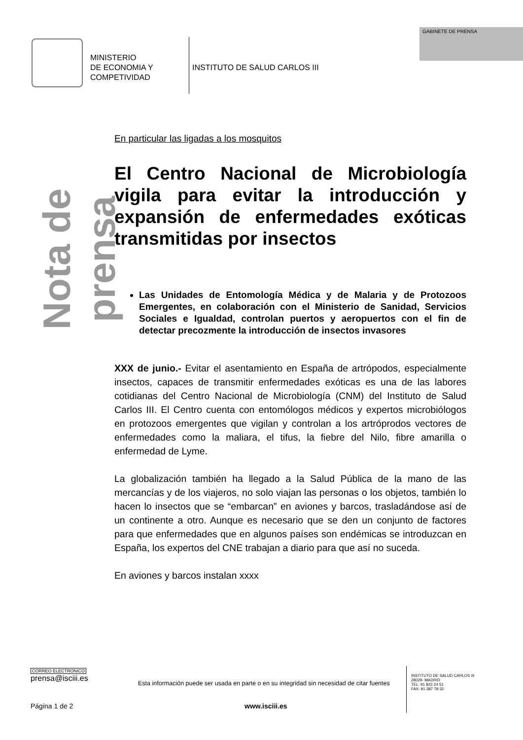MINISTERIO
DE ECONOMIA Y
COMPETIVIDAD
INSTITUTO DE SALUD CARLOS III
GABINETE DE PRENSA
Nota de prensa
En particular las ligadas a los mosquitos
El Centro Nacional de Microbiología vigila para evitar la introducción y expansión de enfermedades exóticas transmitidas por insectos
Las Unidades de Entomología Médica y de Malaria y de Protozoos Emergentes, en colaboración con el Ministerio de Sanidad, Servicios Sociales e Igualdad, controlan puertos y aeropuertos con el fin de detectar precozmente la introducción de insectos invasores
XXX de junio.- Evitar el asentamiento en España de artrópodos, especialmente insectos, capaces de transmitir enfermedades exóticas es una de las labores cotidianas del Centro Nacional de Microbiología (CNM) del Instituto de Salud Carlos III. El Centro cuenta con entomólogos médicos y expertos microbiólogos en protozoos emergentes que vigilan y controlan a los artróprodos vectores de enfermedades como la maliara, el tifus, la fiebre del Nilo, fibre amarilla o enfermedad de Lyme.
La globalización también ha llegado a la Salud Pública de la mano de las mercancías y de los viajeros, no solo viajan las personas o los objetos, también lo hacen lo insectos que se “embarcan” en aviones y barcos, trasladándose así de un continente a otro. Aunque es necesario que se den un conjunto de factores para que enfermedades que en algunos países son endémicas se introduzcan en España, los expertos del CNE trabajan a diario para que así no suceda.
En aviones y barcos instalan xxxx
CORREO ELECTRONICO
prensa@isciii.es
Esta información puede ser usada en parte o en su integridad sin necesidad de citar fuentes
INSTITUTO DE SALUD CARLOS III
28029- MADRID
TEL: 91 822 24 51
FAX: 91 387 78 32
Página 1 de 2 www.isciii.es